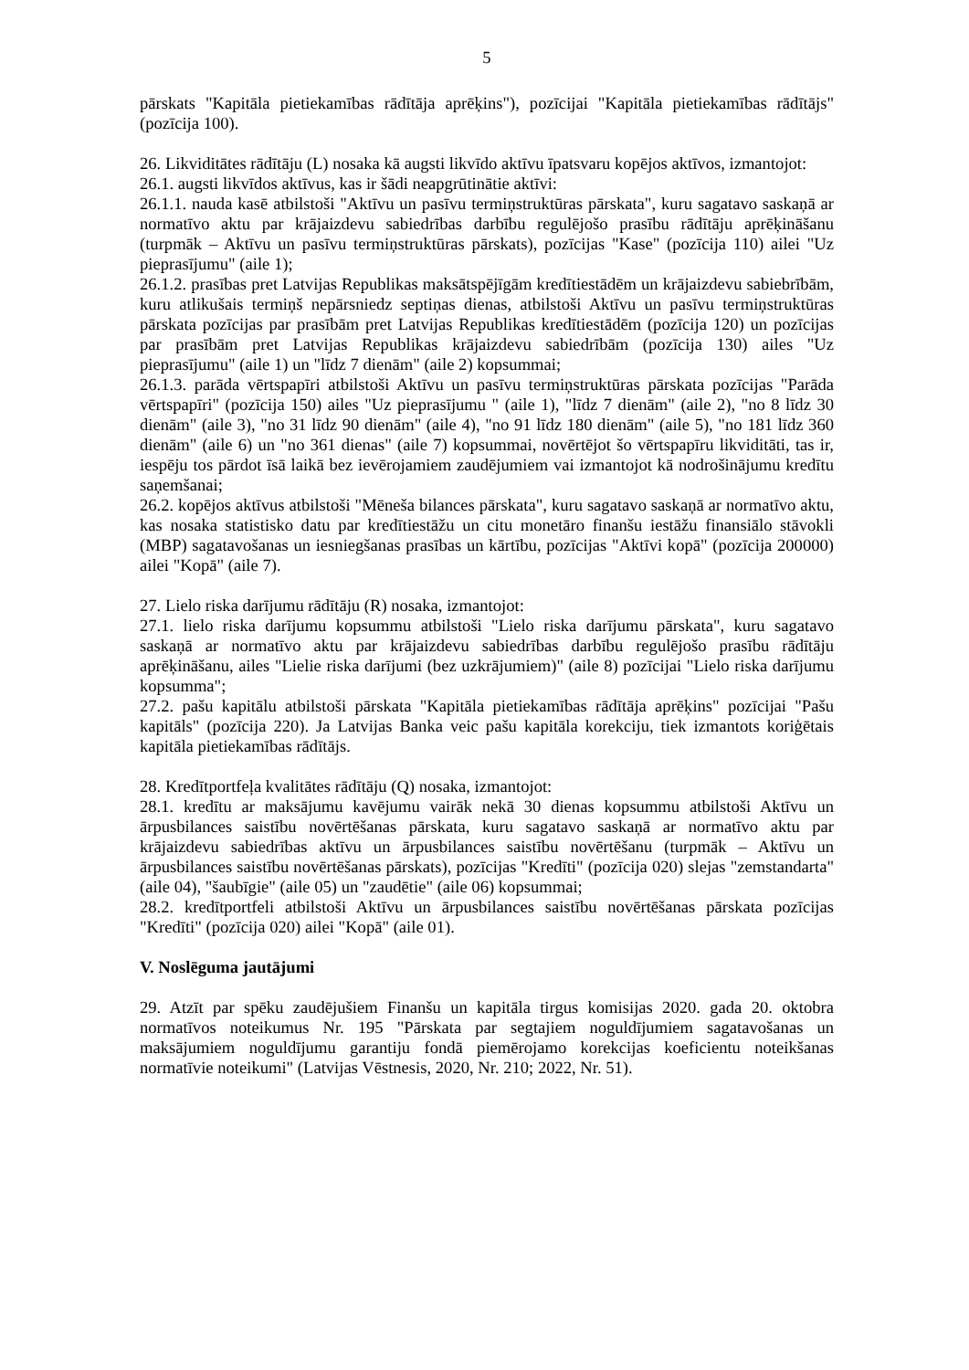5
pārskats "Kapitāla pietiekamības rādītāja aprēķins"), pozīcijai "Kapitāla pietiekamības rādītājs" (pozīcija 100).
26. Likviditātes rādītāju (L) nosaka kā augsti likvīdo aktīvu īpatsvaru kopējos aktīvos, izmantojot:
26.1. augsti likvīdos aktīvus, kas ir šādi neapgrūtinātie aktīvi:
26.1.1. nauda kasē atbilstoši "Aktīvu un pasīvu termiņstruktūras pārskata", kuru sagatavo saskaņā ar normatīvo aktu par krājaizdevu sabiedrības darbību regulējošo prasību rādītāju aprēķināšanu (turpmāk – Aktīvu un pasīvu termiņstruktūras pārskats), pozīcijas "Kase" (pozīcija 110) ailei "Uz pieprasījumu" (aile 1);
26.1.2. prasības pret Latvijas Republikas maksātspējīgām kredītiestādēm un krājaizdevu sabiebrībām, kuru atlikušais termiņš nepārsniedz septiņas dienas, atbilstoši Aktīvu un pasīvu termiņstruktūras pārskata pozīcijas par prasībām pret Latvijas Republikas kredītiestādēm (pozīcija 120) un pozīcijas par prasībām pret Latvijas Republikas krājaizdevu sabiedrībām (pozīcija 130) ailes "Uz pieprasījumu" (aile 1) un "līdz 7 dienām" (aile 2) kopsummai;
26.1.3. parāda vērtspapīri atbilstoši Aktīvu un pasīvu termiņstruktūras pārskata pozīcijas "Parāda vērtspapīri" (pozīcija 150) ailes "Uz pieprasījumu " (aile 1), "līdz 7 dienām" (aile 2), "no 8 līdz 30 dienām" (aile 3), "no 31 līdz 90 dienām" (aile 4), "no 91 līdz 180 dienām" (aile 5), "no 181 līdz 360 dienām" (aile 6) un "no 361 dienas" (aile 7) kopsummai, novērtējot šo vērtspapīru likviditāti, tas ir, iespēju tos pārdot īsā laikā bez ievērojamiem zaudējumiem vai izmantojot kā nodrošinājumu kredītu saņemšanai;
26.2. kopējos aktīvus atbilstoši "Mēneša bilances pārskata", kuru sagatavo saskaņā ar normatīvo aktu, kas nosaka statistisko datu par kredītiestāžu un citu monetāro finanšu iestāžu finansiālo stāvokli (MBP) sagatavošanas un iesniegšanas prasības un kārtību, pozīcijas "Aktīvi kopā" (pozīcija 200000) ailei "Kopā" (aile 7).
27. Lielo riska darījumu rādītāju (R) nosaka, izmantojot:
27.1. lielo riska darījumu kopsummu atbilstoši "Lielo riska darījumu pārskata", kuru sagatavo saskaņā ar normatīvo aktu par krājaizdevu sabiedrības darbību regulējošo prasību rādītāju aprēķināšanu, ailes "Lielie riska darījumi (bez uzkrājumiem)" (aile 8) pozīcijai "Lielo riska darījumu kopsumma";
27.2. pašu kapitālu atbilstoši pārskata "Kapitāla pietiekamības rādītāja aprēķins" pozīcijai "Pašu kapitāls" (pozīcija 220). Ja Latvijas Banka veic pašu kapitāla korekciju, tiek izmantots koriģētais kapitāla pietiekamības rādītājs.
28. Kredītportfeļa kvalitātes rādītāju (Q) nosaka, izmantojot:
28.1. kredītu ar maksājumu kavējumu vairāk nekā 30 dienas kopsummu atbilstoši Aktīvu un ārpusbilances saistību novērtēšanas pārskata, kuru sagatavo saskaņā ar normatīvo aktu par krājaizdevu sabiedrības aktīvu un ārpusbilances saistību novērtēšanu (turpmāk – Aktīvu un ārpusbilances saistību novērtēšanas pārskats), pozīcijas "Kredīti" (pozīcija 020) slejas "zemstandarta" (aile 04), "šaubīgie" (aile 05) un "zaudētie" (aile 06) kopsummai;
28.2. kredītportfeli atbilstoši Aktīvu un ārpusbilances saistību novērtēšanas pārskata pozīcijas "Kredīti" (pozīcija 020) ailei "Kopā" (aile 01).
V. Noslēguma jautājumi
29. Atzīt par spēku zaudējušiem Finanšu un kapitāla tirgus komisijas 2020. gada 20. oktobra normatīvos noteikumus Nr. 195 "Pārskata par segtajiem noguldījumiem sagatavošanas un maksājumiem noguldījumu garantiju fondā piemērojamo korekcijas koeficientu noteikšanas normatīvie noteikumi" (Latvijas Vēstnesis, 2020, Nr. 210; 2022, Nr. 51).